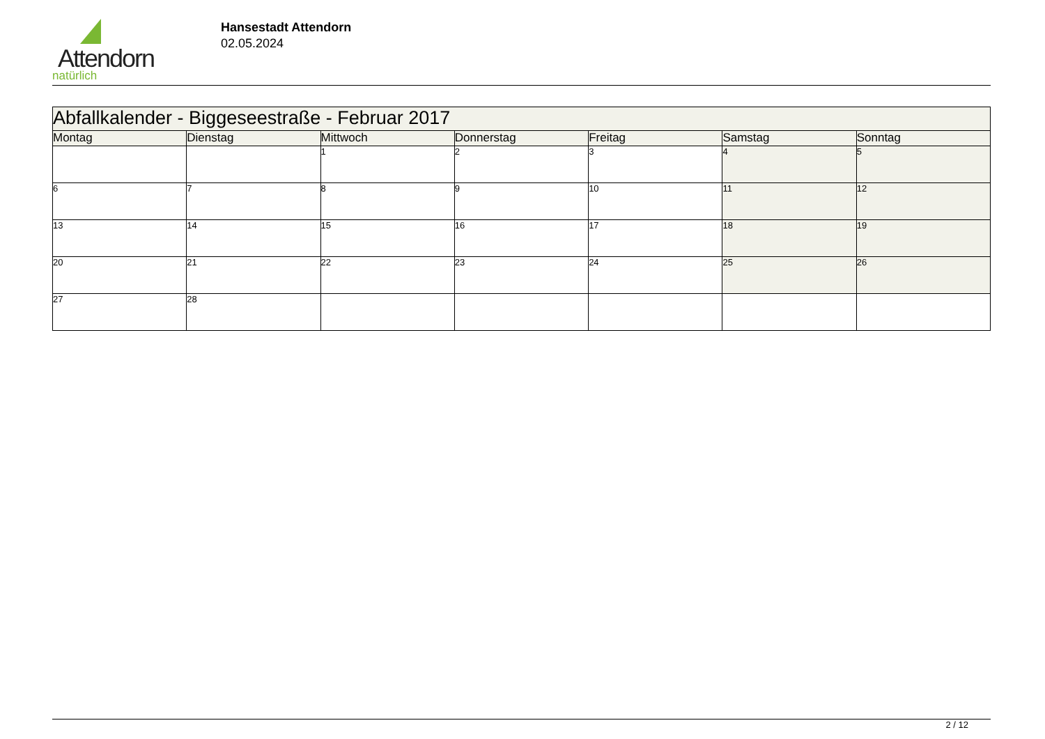Attendorn
natürlich
Hansestadt Attendorn
02.05.2024
| Abfallkalender - Biggeseestraße - Februar 2017 | | | | | | |
| --- | --- | --- | --- | --- | --- | --- |
| Montag | Dienstag | Mittwoch | Donnerstag | Freitag | Samstag | Sonntag |
| | | 1 | 2 | 3 | 4 | 5 |
| 6 | 7 | 8 | 9 | 10 | 11 | 12 |
| 13 | 14 | 15 | 16 | 17 | 18 | 19 |
| 20 | 21 | 22 | 23 | 24 | 25 | 26 |
| 27 | 28 | | | | | |
2 / 12